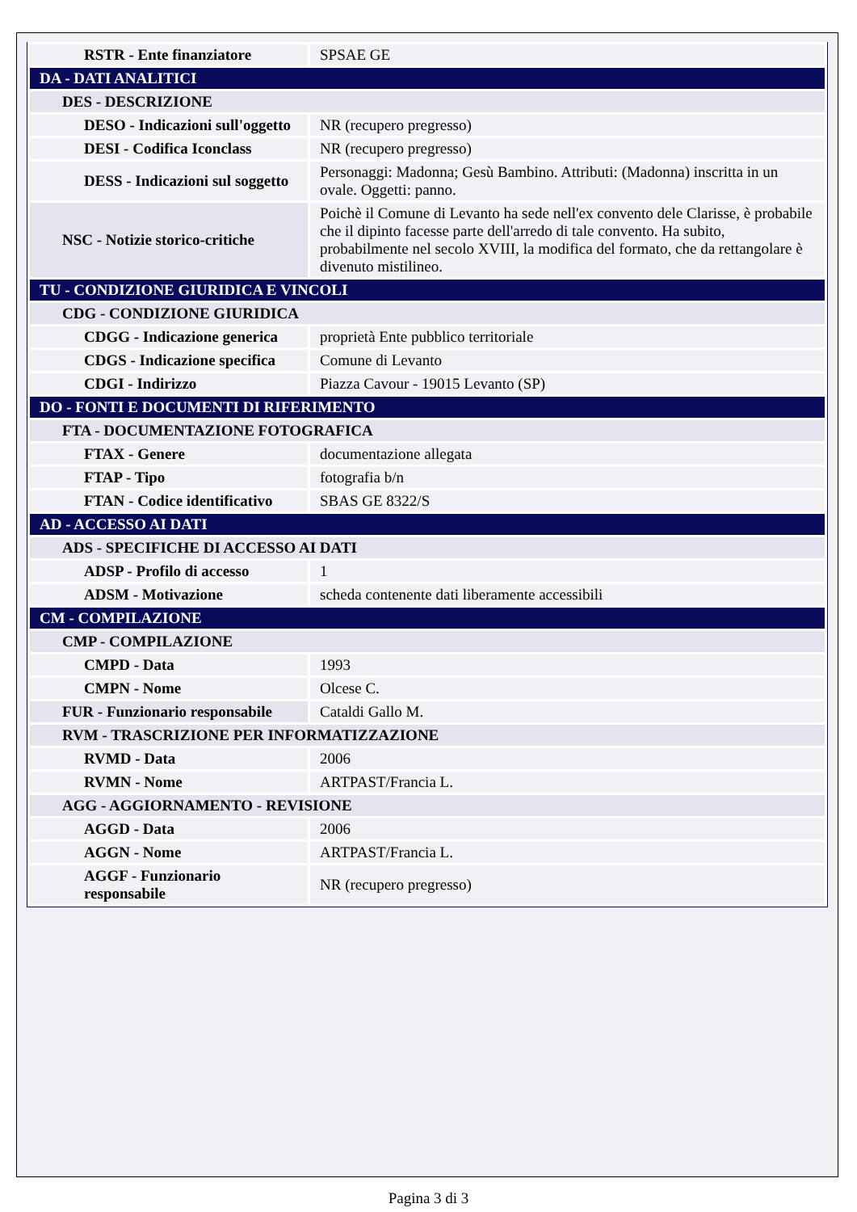| RSTR - Ente finanziatore | SPSAE GE |
| DA - DATI ANALITICI | |
| DES - DESCRIZIONE | |
| DESO - Indicazioni sull'oggetto | NR (recupero pregresso) |
| DESI - Codifica Iconclass | NR (recupero pregresso) |
| DESS - Indicazioni sul soggetto | Personaggi: Madonna; Gesù Bambino. Attributi: (Madonna) inscritta in un ovale. Oggetti: panno. |
| NSC - Notizie storico-critiche | Poichè il Comune di Levanto ha sede nell'ex convento dele Clarisse, è probabile che il dipinto facesse parte dell'arredo di tale convento. Ha subito, probabilmente nel secolo XVIII, la modifica del formato, che da rettangolare è divenuto mistilineo. |
| TU - CONDIZIONE GIURIDICA E VINCOLI | |
| CDG - CONDIZIONE GIURIDICA | |
| CDGG - Indicazione generica | proprietà Ente pubblico territoriale |
| CDGS - Indicazione specifica | Comune di Levanto |
| CDGI - Indirizzo | Piazza Cavour - 19015 Levanto (SP) |
| DO - FONTI E DOCUMENTI DI RIFERIMENTO | |
| FTA - DOCUMENTAZIONE FOTOGRAFICA | |
| FTAX - Genere | documentazione allegata |
| FTAP - Tipo | fotografia b/n |
| FTAN - Codice identificativo | SBAS GE 8322/S |
| AD - ACCESSO AI DATI | |
| ADS - SPECIFICHE DI ACCESSO AI DATI | |
| ADSP - Profilo di accesso | 1 |
| ADSM - Motivazione | scheda contenente dati liberamente accessibili |
| CM - COMPILAZIONE | |
| CMP - COMPILAZIONE | |
| CMPD - Data | 1993 |
| CMPN - Nome | Olcese C. |
| FUR - Funzionario responsabile | Cataldi Gallo M. |
| RVM - TRASCRIZIONE PER INFORMATIZZAZIONE | |
| RVMD - Data | 2006 |
| RVMN - Nome | ARTPAST/Francia L. |
| AGG - AGGIORNAMENTO - REVISIONE | |
| AGGD - Data | 2006 |
| AGGN - Nome | ARTPAST/Francia L. |
| AGGF - Funzionario responsabile | NR (recupero pregresso) |
Pagina 3 di 3